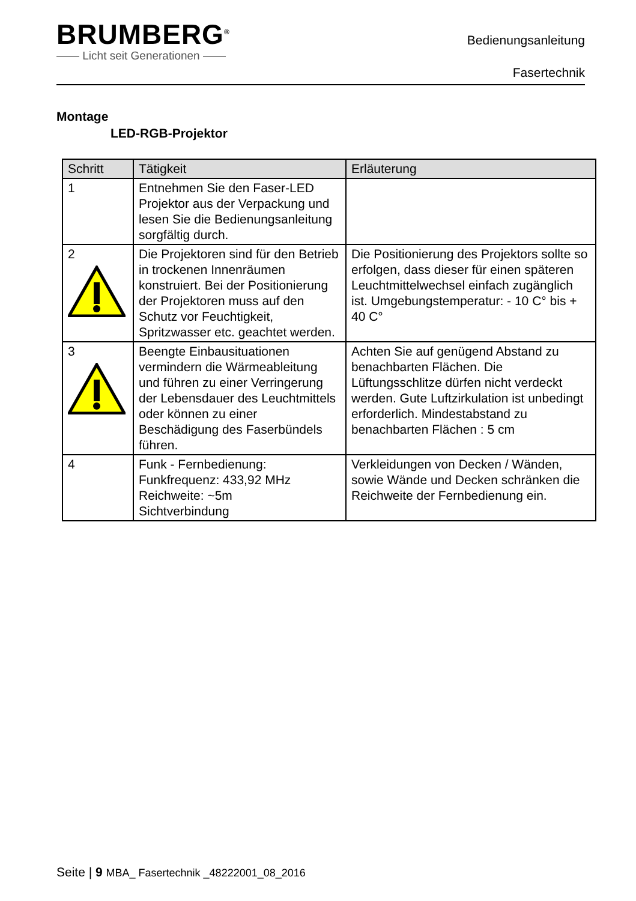BRUMBERG<sup>®</sup>
—— Licht seit Generationen ——
Bedienungsanleitung
Fasertechnik
Montage
LED-RGB-Projektor
| Schritt | Tätigkeit | Erläuterung |
| --- | --- | --- |
| 1 | Entnehmen Sie den Faser-LED Projektor aus der Verpackung und lesen Sie die Bedienungsanleitung sorgfältig durch. | |
| 2 | Die Projektoren sind für den Betrieb in trockenen Innenräumen konstruiert. Bei der Positionierung der Projektoren muss auf den Schutz vor Feuchtigkeit, Spritzwasser etc. geachtet werden. | Die Positionierung des Projektors sollte so erfolgen, dass dieser für einen späteren Leuchtmittelwechsel einfach zugänglich ist. Umgebungstemperatur: - 10 C° bis + 40 C° |
| 3 | Beengte Einbausituationen vermindern die Wärmeableitung und führen zu einer Verringerung der Lebensdauer des Leuchtmittels oder können zu einer Beschädigung des Faserbündels führen. | Achten Sie auf genügend Abstand zu benachbarten Flächen. Die Lüftungsschlitze dürfen nicht verdeckt werden. Gute Luftzirkulation ist unbedingt erforderlich. Mindestabstand zu benachbarten Flächen : 5 cm |
| 4 | Funk - Fernbedienung: Funkfrequenz: 433,92 MHz Reichweite: ~5m Sichtverbindung | Verkleidungen von Decken / Wänden, sowie Wände und Decken schränken die Reichweite der Fernbedienung ein. |
Seite | 9 MBA_ Fasertechnik _48222001_08_2016